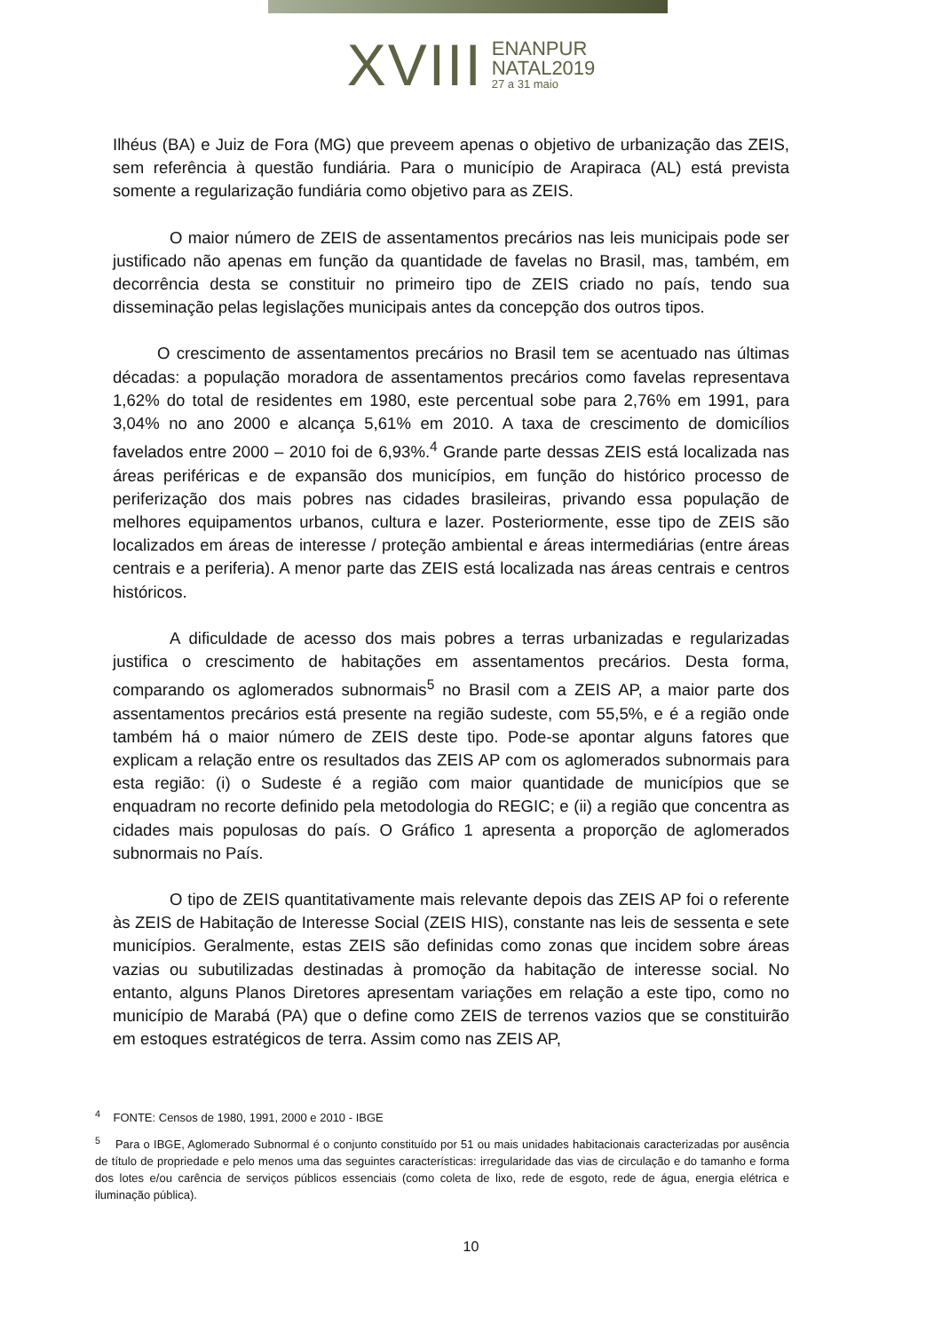XVIII ENANPUR
NATAL2019
27 a 31 maio
Ilhéus (BA) e Juiz de Fora (MG) que preveem apenas o objetivo de urbanização das ZEIS, sem referência à questão fundiária. Para o município de Arapiraca (AL) está prevista somente a regularização fundiária como objetivo para as ZEIS.
O maior número de ZEIS de assentamentos precários nas leis municipais pode ser justificado não apenas em função da quantidade de favelas no Brasil, mas, também, em decorrência desta se constituir no primeiro tipo de ZEIS criado no país, tendo sua disseminação pelas legislações municipais antes da concepção dos outros tipos.
O crescimento de assentamentos precários no Brasil tem se acentuado nas últimas décadas: a população moradora de assentamentos precários como favelas representava 1,62% do total de residentes em 1980, este percentual sobe para 2,76% em 1991, para 3,04% no ano 2000 e alcança 5,61% em 2010. A taxa de crescimento de domicílios favelados entre 2000 – 2010 foi de 6,93%.<sup>4</sup> Grande parte dessas ZEIS está localizada nas áreas periféricas e de expansão dos municípios, em função do histórico processo de periferização dos mais pobres nas cidades brasileiras, privando essa população de melhores equipamentos urbanos, cultura e lazer. Posteriormente, esse tipo de ZEIS são localizados em áreas de interesse / proteção ambiental e áreas intermediárias (entre áreas centrais e a periferia). A menor parte das ZEIS está localizada nas áreas centrais e centros históricos.
A dificuldade de acesso dos mais pobres a terras urbanizadas e regularizadas justifica o crescimento de habitações em assentamentos precários. Desta forma, comparando os aglomerados subnormais<sup>5</sup> no Brasil com a ZEIS AP, a maior parte dos assentamentos precários está presente na região sudeste, com 55,5%, e é a região onde também há o maior número de ZEIS deste tipo. Pode-se apontar alguns fatores que explicam a relação entre os resultados das ZEIS AP com os aglomerados subnormais para esta região: (i) o Sudeste é a região com maior quantidade de municípios que se enquadram no recorte definido pela metodologia do REGIC; e (ii) a região que concentra as cidades mais populosas do país. O Gráfico 1 apresenta a proporção de aglomerados subnormais no País.
O tipo de ZEIS quantitativamente mais relevante depois das ZEIS AP foi o referente às ZEIS de Habitação de Interesse Social (ZEIS HIS), constante nas leis de sessenta e sete municípios. Geralmente, estas ZEIS são definidas como zonas que incidem sobre áreas vazias ou subutilizadas destinadas à promoção da habitação de interesse social. No entanto, alguns Planos Diretores apresentam variações em relação a este tipo, como no município de Marabá (PA) que o define como ZEIS de terrenos vazios que se constituirão em estoques estratégicos de terra. Assim como nas ZEIS AP,
<sup>4</sup> FONTE: Censos de 1980, 1991, 2000 e 2010 - IBGE
<sup>5</sup> Para o IBGE, Aglomerado Subnormal é o conjunto constituído por 51 ou mais unidades habitacionais caracterizadas por ausência de título de propriedade e pelo menos uma das seguintes características: irregularidade das vias de circulação e do tamanho e forma dos lotes e/ou carência de serviços públicos essenciais (como coleta de lixo, rede de esgoto, rede de água, energia elétrica e iluminação pública).
10